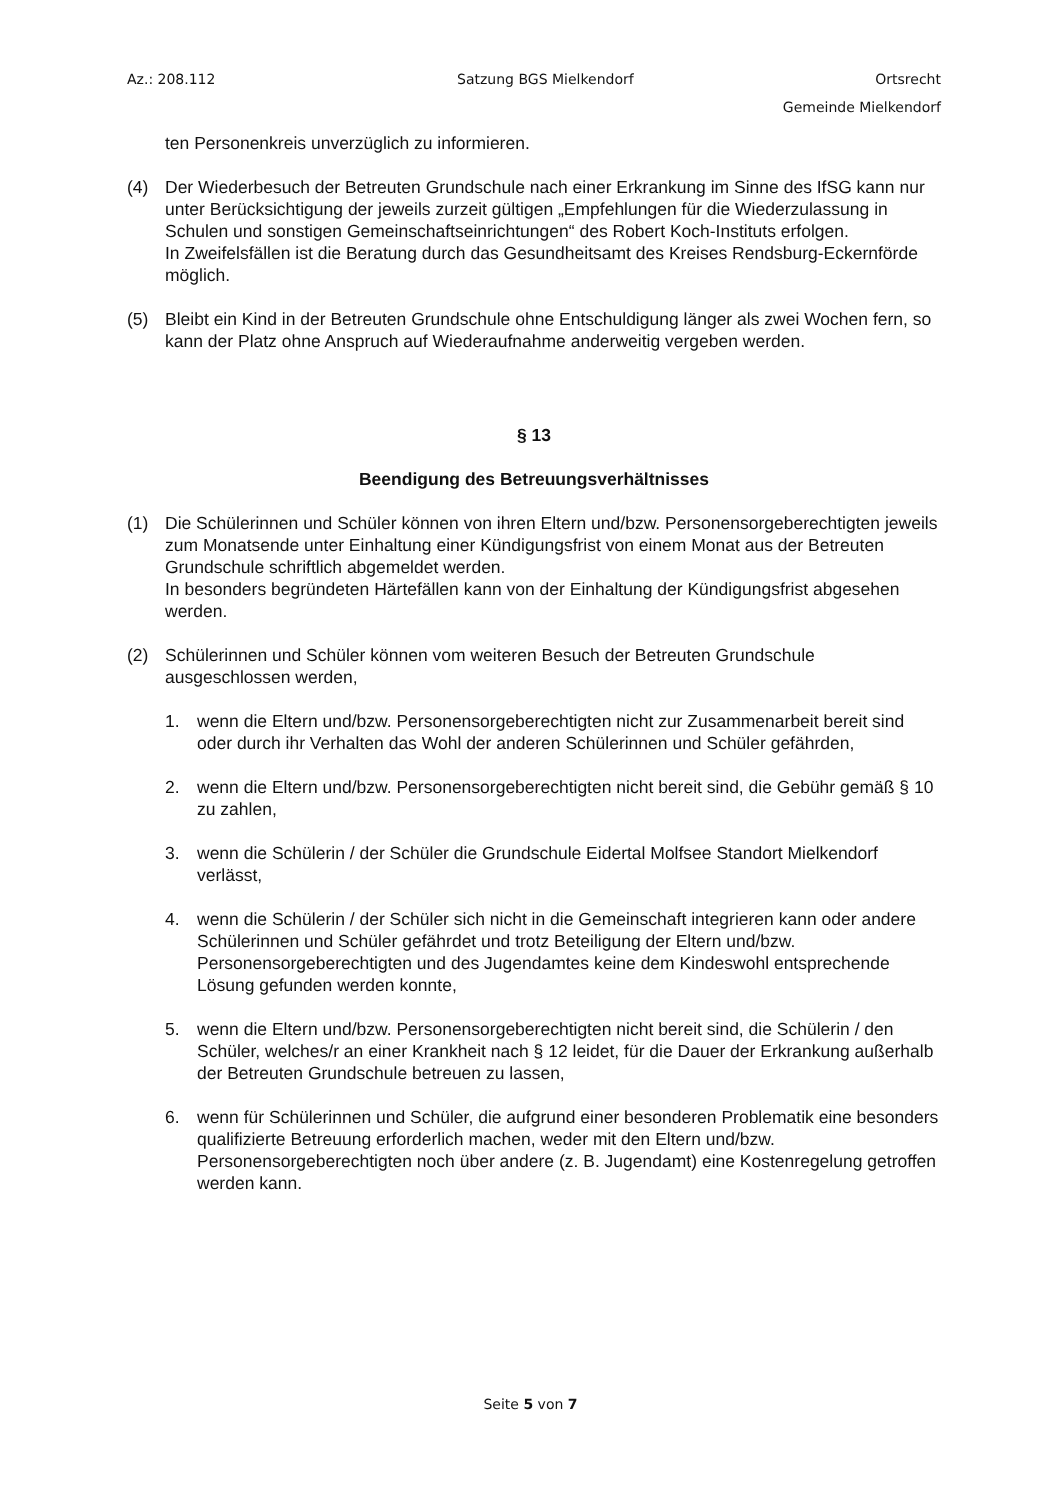Az.: 208.112 Satzung BGS Mielkendorf Ortsrecht
Gemeinde Mielkendorf
ten Personenkreis unverzüglich zu informieren.
(4) Der Wiederbesuch der Betreuten Grundschule nach einer Erkrankung im Sinne des IfSG kann nur unter Berücksichtigung der jeweils zurzeit gültigen „Empfehlungen für die Wiederzulassung in Schulen und sonstigen Gemeinschaftseinrichtungen“ des Robert Koch-Instituts erfolgen.
In Zweifelsfällen ist die Beratung durch das Gesundheitsamt des Kreises Rendsburg-Eckernförde möglich.
(5) Bleibt ein Kind in der Betreuten Grundschule ohne Entschuldigung länger als zwei Wochen fern, so kann der Platz ohne Anspruch auf Wiederaufnahme anderweitig vergeben werden.
§ 13
Beendigung des Betreuungsverhältnisses
(1) Die Schülerinnen und Schüler können von ihren Eltern und/bzw. Personensorgeberechtigten jeweils zum Monatsende unter Einhaltung einer Kündigungsfrist von einem Monat aus der Betreuten Grundschule schriftlich abgemeldet werden.
In besonders begründeten Härtefällen kann von der Einhaltung der Kündigungsfrist abgesehen werden.
(2) Schülerinnen und Schüler können vom weiteren Besuch der Betreuten Grundschule ausgeschlossen werden,
1. wenn die Eltern und/bzw. Personensorgeberechtigten nicht zur Zusammenarbeit bereit sind oder durch ihr Verhalten das Wohl der anderen Schülerinnen und Schüler gefährden,
2. wenn die Eltern und/bzw. Personensorgeberechtigten nicht bereit sind, die Gebühr gemäß § 10 zu zahlen,
3. wenn die Schülerin / der Schüler die Grundschule Eidertal Molfsee Standort Mielkendorf verlässt,
4. wenn die Schülerin / der Schüler sich nicht in die Gemeinschaft integrieren kann oder andere Schülerinnen und Schüler gefährdet und trotz Beteiligung der Eltern und/bzw. Personensorgeberechtigten und des Jugendamtes keine dem Kindeswohl entsprechende Lösung gefunden werden konnte,
5. wenn die Eltern und/bzw. Personensorgeberechtigten nicht bereit sind, die Schülerin / den Schüler, welches/r an einer Krankheit nach § 12 leidet, für die Dauer der Erkrankung außerhalb der Betreuten Grundschule betreuen zu lassen,
6. wenn für Schülerinnen und Schüler, die aufgrund einer besonderen Problematik eine besonders qualifizierte Betreuung erforderlich machen, weder mit den Eltern und/bzw. Personensorgeberechtigten noch über andere (z. B. Jugendamt) eine Kostenregelung getroffen werden kann.
Seite 5 von 7